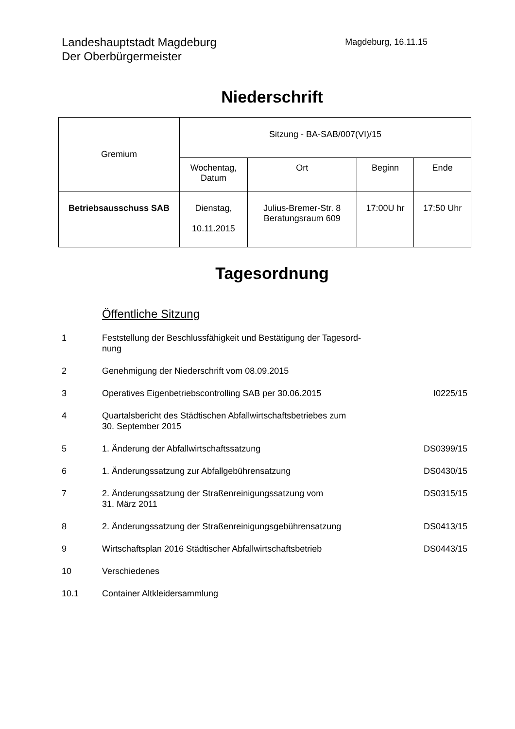Landeshauptstadt Magdeburg
Der Oberbürgermeister
Magdeburg, 16.11.15
Niederschrift
| Gremium | Sitzung - BA-SAB/007(VI)/15 | | | |
| --- | --- | --- | --- | --- |
| | Wochentag, Datum | Ort | Beginn | Ende |
| Betriebsausschuss SAB | Dienstag, 10.11.2015 | Julius-Bremer-Str. 8 Beratungsraum 609 | 17:00U hr | 17:50 Uhr |
Tagesordnung
Öffentliche Sitzung
| 1 | Feststellung der Beschlussfähigkeit und Bestätigung der Tagesord- nung | |
| 2 | Genehmigung der Niederschrift vom 08.09.2015 | |
| 3 | Operatives Eigenbetriebscontrolling SAB per 30.06.2015 | I0225/15 |
| 4 | Quartalsbericht des Städtischen Abfallwirtschaftsbetriebes zum 30. September 2015 | |
| 5 | 1. Änderung der Abfallwirtschaftssatzung | DS0399/15 |
| 6 | 1. Änderungssatzung zur Abfallgebührensatzung | DS0430/15 |
| 7 | 2. Änderungssatzung der Straßenreinigungssatzung vom 31. März 2011 | DS0315/15 |
| 8 | 2. Änderungssatzung der Straßenreinigungsgebührensatzung | DS0413/15 |
| 9 | Wirtschaftsplan 2016 Städtischer Abfallwirtschaftsbetrieb | DS0443/15 |
| 10 | Verschiedenes | |
| 10.1 | Container Altkleidersammlung | |